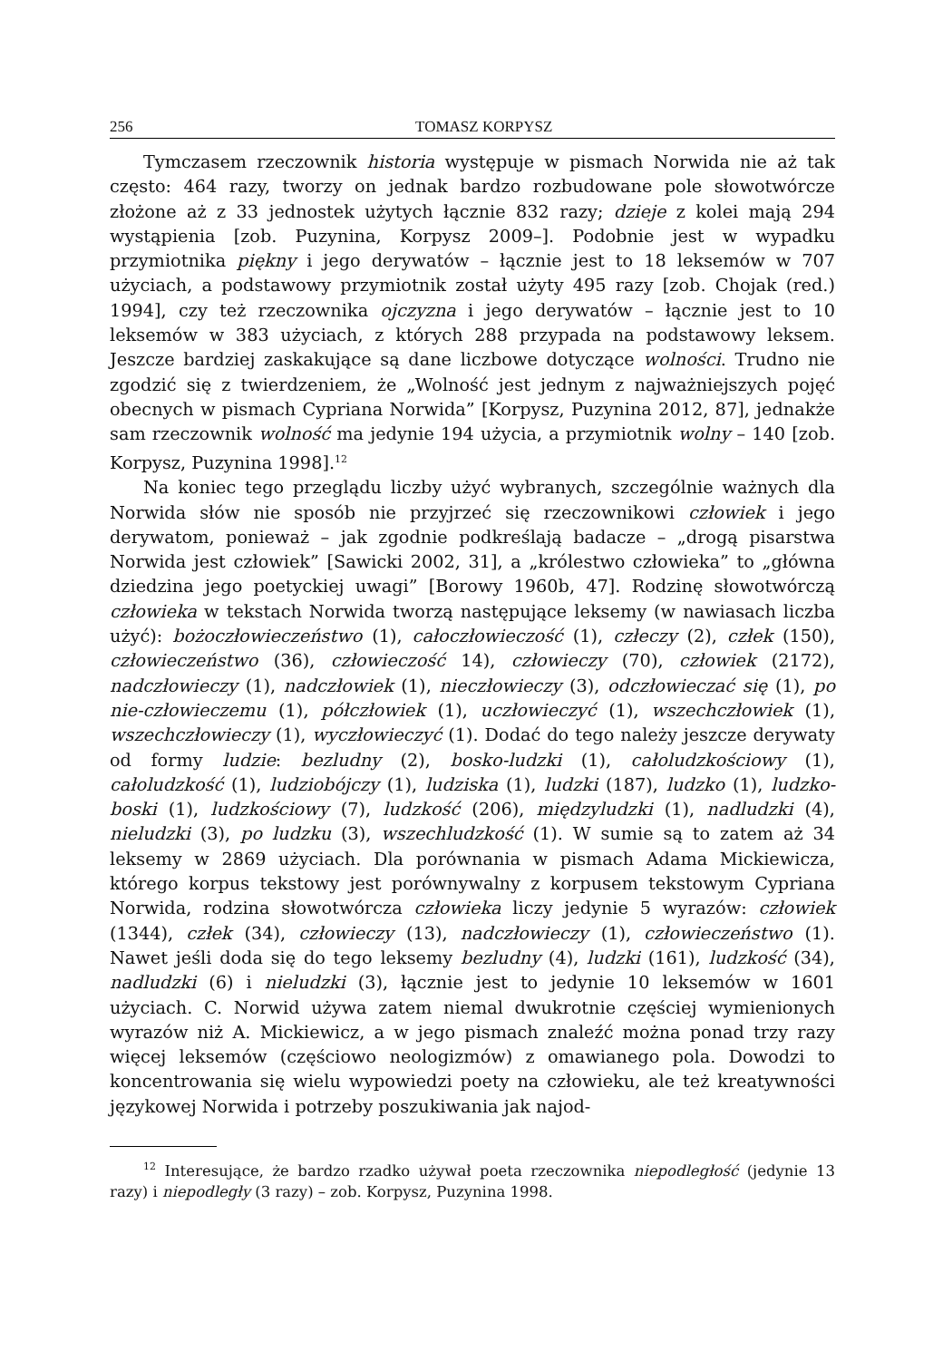256 TOMASZ KORPYSZ
Tymczasem rzeczownik historia występuje w pismach Norwida nie aż tak często: 464 razy, tworzy on jednak bardzo rozbudowane pole słowotwórcze złożone aż z 33 jednostek użytych łącznie 832 razy; dzieje z kolei mają 294 wystąpienia [zob. Puzynina, Korpysz 2009–]. Podobnie jest w wypadku przymiotnika piękny i jego derywatów – łącznie jest to 18 leksemów w 707 użyciach, a podstawowy przymiotnik został użyty 495 razy [zob. Chojak (red.) 1994], czy też rzeczownika ojczyzna i jego derywatów – łącznie jest to 10 leksemów w 383 użyciach, z których 288 przypada na podstawowy leksem. Jeszcze bardziej zaskakujące są dane liczbowe dotyczące wolności. Trudno nie zgodzić się z twierdzeniem, że „Wolność jest jednym z najważniejszych pojęć obecnych w pismach Cypriana Norwida” [Korpysz, Puzynina 2012, 87], jednakże sam rzeczownik wolność ma jedynie 194 użycia, a przymiotnik wolny – 140 [zob. Korpysz, Puzynina 1998].<sup>12</sup>
Na koniec tego przeglądu liczby użyć wybranych, szczególnie ważnych dla Norwida słów nie sposób nie przyjrzeć się rzeczownikowi człowiek i jego derywatom, ponieważ – jak zgodnie podkreślają badacze – „drogą pisarstwa Norwida jest człowiek” [Sawicki 2002, 31], a „królestwo człowieka” to „główna dziedzina jego poetyckiej uwagi” [Borowy 1960b, 47]. Rodzinę słowotwórczą człowieka w tekstach Norwida tworzą następujące leksemy (w nawiasach liczba użyć): bożoczłowieczeństwo (1), całoczłowieczość (1), człeczy (2), człek (150), człowieczeństwo (36), człowieczość 14), człowieczy (70), człowiek (2172), nadczłowieczy (1), nadczłowiek (1), nieczłowieczy (3), odczłowieczać się (1), po nie-człowieczemu (1), półczłowiek (1), uczłowieczyć (1), wszechczłowiek (1), wszechczłowieczy (1), wyczłowieczyć (1). Dodać do tego należy jeszcze derywaty od formy ludzie: bezludny (2), bosko-ludzki (1), całoludzkościowy (1), całoludzkość (1), ludziobójczy (1), ludziska (1), ludzki (187), ludzko (1), ludzko-boski (1), ludzkościowy (7), ludzkość (206), międzyludzki (1), nadludzki (4), nieludzki (3), po ludzku (3), wszechludzkość (1). W sumie są to zatem aż 34 leksemy w 2869 użyciach. Dla porównania w pismach Adama Mickiewicza, którego korpus tekstowy jest porównywalny z korpusem tekstowym Cypriana Norwida, rodzina słowotwórcza człowieka liczy jedynie 5 wyrazów: człowiek (1344), człek (34), człowieczy (13), nadczłowieczy (1), człowieczeństwo (1). Nawet jeśli doda się do tego leksemy bezludny (4), ludzki (161), ludzkość (34), nadludzki (6) i nieludzki (3), łącznie jest to jedynie 10 leksemów w 1601 użyciach. C. Norwid używa zatem niemal dwukrotnie częściej wymienionych wyrazów niż A. Mickiewicz, a w jego pismach znaleźć można ponad trzy razy więcej leksemów (częściowo neologizmów) z omawianego pola. Dowodzi to koncentrowania się wielu wypowiedzi poety na człowieku, ale też kreatywności językowej Norwida i potrzeby poszukiwania jak najod-
<sup>12</sup> Interesujące, że bardzo rzadko używał poeta rzeczownika niepodległość (jedynie 13 razy) i niepodległy (3 razy) – zob. Korpysz, Puzynina 1998.